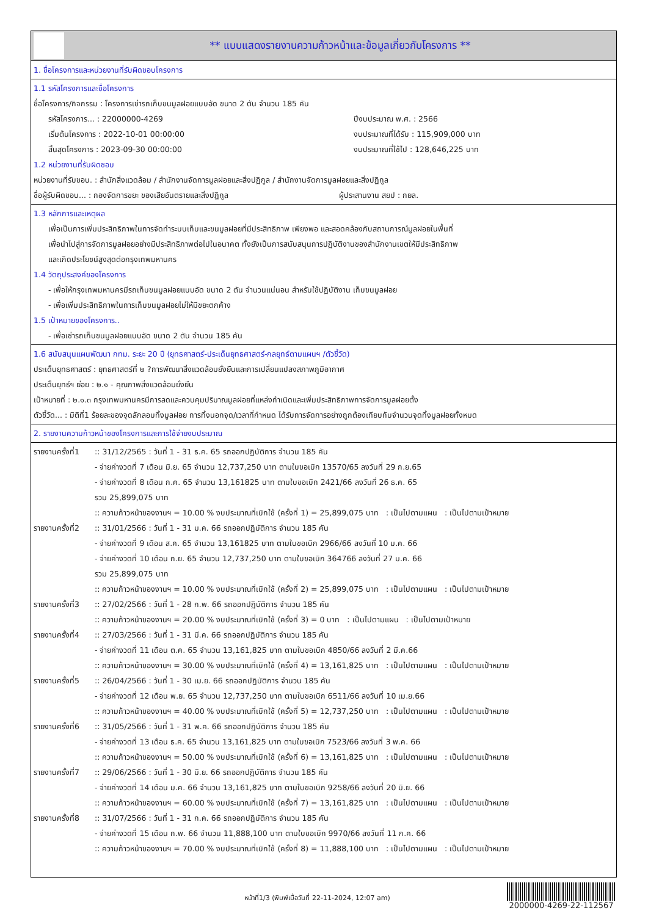** แบบแสดงรายงานความก้าวหน้าและข้อมูลเกี่ยวกับโครงการ **
1. ชื่อโครงการและหน่วยงานที่รับผิดชอบโครงการ
1.1 รหัสโครงการและชื่อโครงการ
ชื่อโครงการ/กิจกรรม : โครงการเช่ารถเก็บขนมูลฝอยแบบอัด ขนาด 2 ตัน จำนวน 185 คัน
รหัสโครงการ... : 22000000-4269 ปีงบประมาณ พ.ศ. : 2566
เริ่มต้นโครงการ : 2022-10-01 00:00:00 งบประมาณที่ได้รับ : 115,909,000 บาท
สิ้นสุดโครงการ : 2023-09-30 00:00:00 งบประมาณที่ใช้ไป : 128,646,225 บาท
1.2 หน่วยงานที่รับผิดชอบ
หน่วยงานที่รับชอบ. : สำนักสิ่งแวดล้อม / สำนักงานจัดการมูลฝอยและสิ่งปฏิกูล / สำนักงานจัดการมูลฝอยและสิ่งปฏิกูล
ชื่อผู้รับผิดชอบ... : กองจัดการขยะ ของเสียอันตรายและสิ่งปฏิกูล ผู้ประสานงาน สยป : กยล.
1.3 หลักการและเหตุผล
เพื่อเป็นการเพิ่มประสิทธิภาพในการจัดทำระบบเก็บและขนมูลฝอยที่มีประสิทธิภาพ เพียงพอ และสอดคล้องกับสถานการณ์มูลฝอยในพื้นที่
เพื่อนำไปสู่การจัดการมูลฝอยอย่างมีประสิทธิภาพต่อไปในอนาคต ทั้งยังเป็นการสนับสนุนการปฏิบัติงานของสำนักงานเขตให้มีประสิทธิภาพ
และเกิดประโยชน์สูงสุดต่อกรุงเทพมหานคร
1.4 วัตถุประสงค์ของโครงการ
- เพื่อให้กรุงเทพมหานครมีรถเก็บขนมูลฝอยแบบอัด ขนาด 2 ตัน จำนวนแน่นอน สำหรับใช้ปฏิบัติงาน เก็บขนมูลฝอย
- เพื่อเพิ่มประสิทธิภาพในการเก็บขนมูลฝอยไม่ให้มีขยะตกค้าง
1.5 เป้าหมายของโครงการ..
- เพื่อเช่ารถเก็บขนมูลฝอยแบบอัด ขนาด 2 ตัน จำนวน 185 คัน
1.6 สนับสนุนแผนพัฒนา กทม. ระยะ 20 ปี (ยุทธศาสตร์-ประเด็นยุทธศาสตร์-กลยุทธ์ตามแผนฯ /ตัวชี้วัด)
ประเด็นยุทธศาสตร์ : ยุทธศาสตร์ที่ ๒ ?การพัฒนาสิ่งแวดล้อมยั่งยืนและการเปลี่ยนแปลงสภาพภูมิอากาศ
ประเด็นยุทธ์ฯ ย่อย : ๒.๑ - คุณภาพสิ่งแวดล้อมยั่งยืน
เป้าหมายที่ : ๒.๑.๓ กรุงเทพมหานครมีการลดและควบคุมปริมาณมูลฝอยที่แหล่งกำเนิดและเพิ่มประสิทธิภาพการจัดการมูลฝอยตั้ง
ตัวชี้วัด... : มิติที่1 ร้อยละของจุดลักลอบทิ้งมูลฝอย การทิ้งนอกจุด/เวลาที่กำหนด ได้รับการจัดการอย่างถูกต้องเทียบกับจำนวนจุดทิ้งมูลฝอยทั้งหมด
2. รายงานความก้าวหน้าของโครงการและการใช้จ่ายงบประมาณ
รายงานครั้งที่1:: 31/12/2565 : วันที่ 1 - 31 ธ.ค. 65 รถออกปฏิบัติการ จำนวน 185 คัน
- จ่ายค่างวดที่ 7 เดือน มิ.ย. 65 จำนวน 12,737,250 บาท ตามใบขอเบิก 13570/65 ลงวันที่ 29 ก.ย.65
- จ่ายค่างวดที่ 8 เดือน ก.ค. 65 จำนวน 13,161825 บาท ตามใบขอเบิก 2421/66 ลงวันที่ 26 ธ.ค. 65
รวม 25,899,075 บาท
:: ความก้าวหน้าของงานฯ = 10.00 % งบประมาณที่เบิกใช้ (ครั้งที่ 1) = 25,899,075 บาท : เป็นไปตามแผน : เป็นไปตามเป้าหมาย
รายงานครั้งที่2:: 31/01/2566 : วันที่ 1 - 31 ม.ค. 66 รถออกปฏิบัติการ จำนวน 185 คัน
- จ่ายค่างวดที่ 9 เดือน ส.ค. 65 จำนวน 13,161825 บาท ตามใบขอเบิก 2966/66 ลงวันที่ 10 ม.ค. 66
- จ่ายค่างวดที่ 10 เดือน ก.ย. 65 จำนวน 12,737,250 บาท ตามใบขอเบิก 364766 ลงวันที่ 27 ม.ค. 66
รวม 25,899,075 บาท
:: ความก้าวหน้าของงานฯ = 10.00 % งบประมาณที่เบิกใช้ (ครั้งที่ 2) = 25,899,075 บาท : เป็นไปตามแผน : เป็นไปตามเป้าหมาย
รายงานครั้งที่3:: 27/02/2566 : วันที่ 1 - 28 ก.พ. 66 รถออกปฏิบัติการ จำนวน 185 คัน
:: ความก้าวหน้าของงานฯ = 20.00 % งบประมาณที่เบิกใช้ (ครั้งที่ 3) = 0 บาท : เป็นไปตามแผน : เป็นไปตามเป้าหมาย
รายงานครั้งที่4:: 27/03/2566 : วันที่ 1 - 31 มี.ค. 66 รถออกปฏิบัติการ จำนวน 185 คัน
- จ่ายค่างวดที่ 11 เดือน ต.ค. 65 จำนวน 13,161,825 บาท ตามใบขอเบิก 4850/66 ลงวันที่ 2 มี.ค.66
:: ความก้าวหน้าของงานฯ = 30.00 % งบประมาณที่เบิกใช้ (ครั้งที่ 4) = 13,161,825 บาท : เป็นไปตามแผน : เป็นไปตามเป้าหมาย
รายงานครั้งที่5:: 26/04/2566 : วันที่ 1 - 30 เม.ย. 66 รถออกปฏิบัติการ จำนวน 185 คัน
- จ่ายค่างวดที่ 12 เดือน พ.ย. 65 จำนวน 12,737,250 บาท ตามใบขอเบิก 6511/66 ลงวันที่ 10 เม.ย.66
:: ความก้าวหน้าของงานฯ = 40.00 % งบประมาณที่เบิกใช้ (ครั้งที่ 5) = 12,737,250 บาท : เป็นไปตามแผน : เป็นไปตามเป้าหมาย
รายงานครั้งที่6:: 31/05/2566 : วันที่ 1 - 31 พ.ค. 66 รถออกปฏิบัติการ จำนวน 185 คัน
- จ่ายค่างวดที่ 13 เดือน ธ.ค. 65 จำนวน 13,161,825 บาท ตามใบขอเบิก 7523/66 ลงวันที่ 3 พ.ค. 66
:: ความก้าวหน้าของงานฯ = 50.00 % งบประมาณที่เบิกใช้ (ครั้งที่ 6) = 13,161,825 บาท : เป็นไปตามแผน : เป็นไปตามเป้าหมาย
รายงานครั้งที่7:: 29/06/2566 : วันที่ 1 - 30 มิ.ย. 66 รถออกปฏิบัติการ จำนวน 185 คัน
- จ่ายค่างวดที่ 14 เดือน ม.ค. 66 จำนวน 13,161,825 บาท ตามใบขอเบิก 9258/66 ลงวันที่ 20 มิ.ย. 66
:: ความก้าวหน้าของงานฯ = 60.00 % งบประมาณที่เบิกใช้ (ครั้งที่ 7) = 13,161,825 บาท : เป็นไปตามแผน : เป็นไปตามเป้าหมาย
รายงานครั้งที่8:: 31/07/2566 : วันที่ 1 - 31 ก.ค. 66 รถออกปฏิบัติการ จำนวน 185 คัน
- จ่ายค่างวดที่ 15 เดือน ก.พ. 66 จำนวน 11,888,100 บาท ตามใบขอเบิก 9970/66 ลงวันที่ 11 ก.ค. 66
:: ความก้าวหน้าของงานฯ = 70.00 % งบประมาณที่เบิกใช้ (ครั้งที่ 8) = 11,888,100 บาท : เป็นไปตามแผน : เป็นไปตามเป้าหมาย
หน้าที่1/3 (พิมพ์เมื่อวันที่ 22-11-2024, 12:07 am)
2000000-4269-22-112567